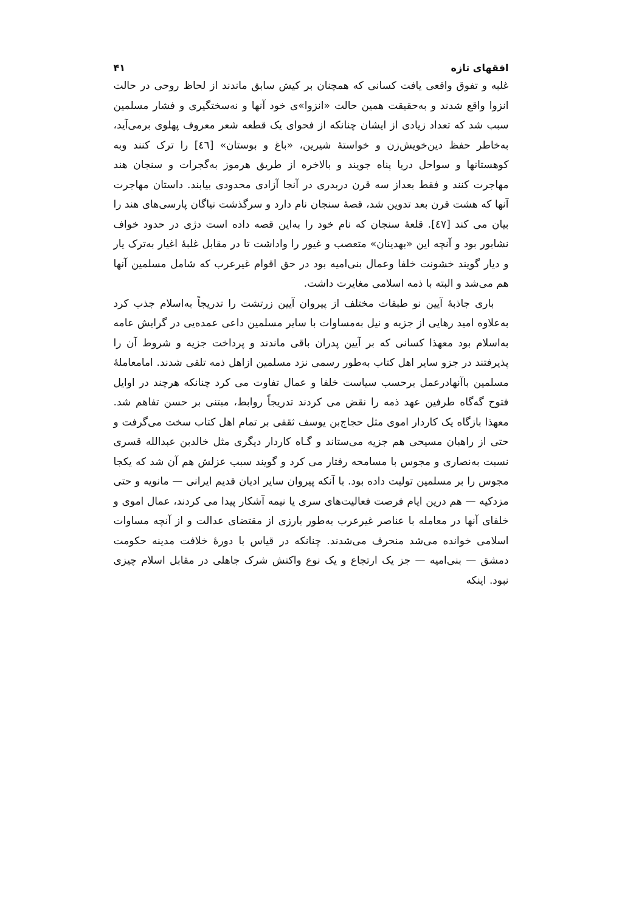افقهای تازه ۴۱
غلبه و تفوق واقعی یافت کسانی که همچنان بر کیش سابق ماندند از لحاظ روحی در حالت انزوا واقع شدند و به‌حقیقت همین حالت «انزوا»ی خود آنها و نه‌سختگیری و فشار مسلمین سبب شد که تعداد زیادی از ایشان چنانکه از فحوای یک قطعه شعر معروف پهلوی برمی‌آید، به‌خاطر حفظ دین‌خویش‌زن و خواستهٔ شیرین، «باغ و بوستان» [٤٦] را ترک کنند وبه کوهستانها و سواحل دریا پناه جویند و بالاخره از طریق هرموز به‌گجرات و سنجان هند مهاجرت کنند و فقط بعداز سه قرن دربدری در آنجا آزادی محدودی بیابند. داستان مهاجرت آنها که هشت قرن بعد تدوین شد، قصهٔ سنجان نام دارد و سرگذشت نیاگان پارسی‌های هند را بیان می کند [٤٧]. قلعهٔ سنجان که نام خود را به‌این قصه داده است دژی در حدود خواف نشابور بود و آنچه این «بهدینان» متعصب و غیور را واداشت تا در مقابل غلبهٔ اغیار به‌ترک یار و دیار گویند خشونت خلفا وعمال بنی‌امیه بود در حق اقوام غیرعرب که شامل مسلمین آنها هم می‌شد و البته با ذمه اسلامی مغایرت داشت.
باری جاذبهٔ آیین نو طبقات مختلف از پیروان آیین زرتشت را تدریجاً به‌اسلام جذب کرد به‌علاوه امید رهایی از جزیه و نیل به‌مساوات با سایر مسلمین داعی عمده‌یی در گرایش عامه به‌اسلام بود معهذا کسانی که بر آیین پدران باقی ماندند و پرداخت جزیه و شروط آن را پذیرفتند در جزو سایر اهل کتاب به‌طور رسمی نزد مسلمین ازاهل ذمه تلقی شدند. امامعاملهٔ مسلمین باآنهادرعمل برحسب سیاست خلفا و عمال تفاوت می کرد چنانکه هرچند در اوایل فتوح گه‌گاه طرفین عهد ذمه را نقض می کردند تدریجاً روابط، مبتنی بر حسن تفاهم شد. معهذا بازگاه یک کاردار اموی مثل حجاج‌بن یوسف ثقفی بر تمام اهل کتاب سخت می‌گرفت و حتی از راهبان مسیحی هم جزیه می‌ستاند و گـاه کاردار دیگری مثل خالدبن عبدالله قسری نسبت به‌نصاری و مجوس با مسامحه رفتار می کرد و گویند سبب عزلش هم آن شد که یکجا مجوس را بر مسلمین تولیت داده بود. با آنکه پیروان سایر ادیان قدیم ایرانی — مانویه و حتی مزدکیه — هم درین ایام فرصت فعالیت‌های سری یا نیمه آشکار پیدا می کردند، عمال اموی و خلفای آنها در معامله با عناصر غیرعرب به‌طور بارزی از مقتضای عدالت و از آنچه مساوات اسلامی خوانده می‌شد منحرف می‌شدند. چنانکه در قیاس با دورهٔ خلافت مدینه حکومت دمشق — بنی‌امیه — جز یک ارتجاع و یک نوع واکنش شرک جاهلی در مقابل اسلام چیزی نبود. اینکه